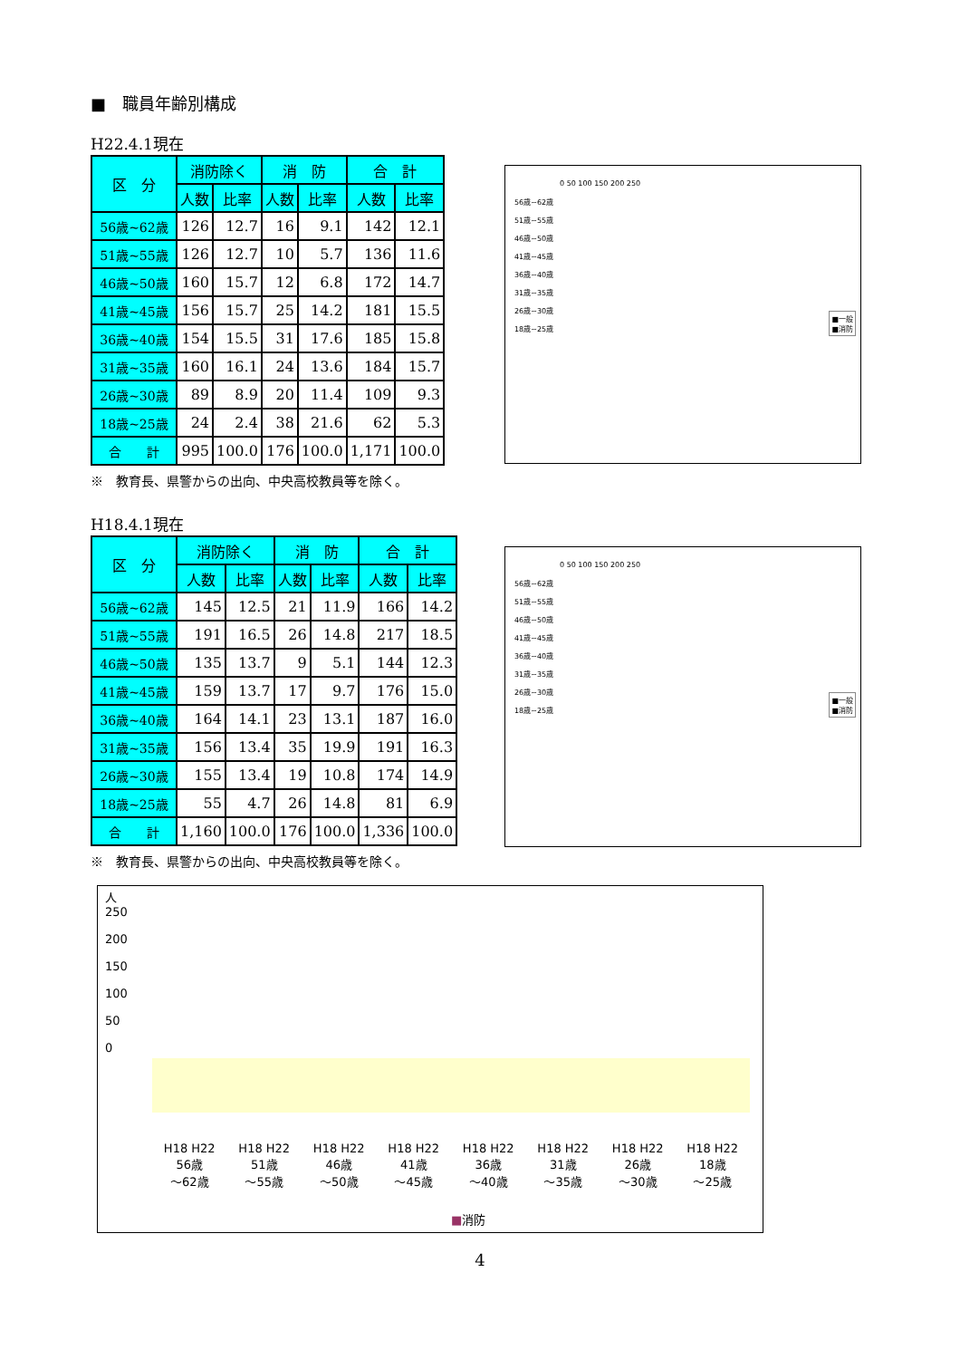■　職員年齢別構成
H22.4.1現在
| 区 分 | 消防除く | | 消 防 | | 合 計 | |
| --- | --- | --- | --- | --- | --- | --- |
| | 人数 | 比率 | 人数 | 比率 | 人数 | 比率 |
| 56歳~62歳 | 126 | 12.7 | 16 | 9.1 | 142 | 12.1 |
| 51歳~55歳 | 126 | 12.7 | 10 | 5.7 | 136 | 11.6 |
| 46歳~50歳 | 160 | 15.7 | 12 | 6.8 | 172 | 14.7 |
| 41歳~45歳 | 156 | 15.7 | 25 | 14.2 | 181 | 15.5 |
| 36歳~40歳 | 154 | 15.5 | 31 | 17.6 | 185 | 15.8 |
| 31歳~35歳 | 160 | 16.1 | 24 | 13.6 | 184 | 15.7 |
| 26歳~30歳 | 89 | 8.9 | 20 | 11.4 | 109 | 9.3 |
| 18歳~25歳 | 24 | 2.4 | 38 | 21.6 | 62 | 5.3 |
| 合 計 | 995 | 100.0 | 176 | 100.0 | 1,171 | 100.0 |
※　教育長、県警からの出向、中央高校教員等を除く。
0 50 100 150 200 250
56歳~62歳
51歳~55歳
46歳~50歳
41歳~45歳
36歳~40歳
31歳~35歳
26歳~30歳
18歳~25歳
■一般
■消防
H18.4.1現在
| 区 分 | 消防除く | | 消 防 | | 合 計 | |
| --- | --- | --- | --- | --- | --- | --- |
| | 人数 | 比率 | 人数 | 比率 | 人数 | 比率 |
| 56歳~62歳 | 145 | 12.5 | 21 | 11.9 | 166 | 14.2 |
| 51歳~55歳 | 191 | 16.5 | 26 | 14.8 | 217 | 18.5 |
| 46歳~50歳 | 135 | 13.7 | 9 | 5.1 | 144 | 12.3 |
| 41歳~45歳 | 159 | 13.7 | 17 | 9.7 | 176 | 15.0 |
| 36歳~40歳 | 164 | 14.1 | 23 | 13.1 | 187 | 16.0 |
| 31歳~35歳 | 156 | 13.4 | 35 | 19.9 | 191 | 16.3 |
| 26歳~30歳 | 155 | 13.4 | 19 | 10.8 | 174 | 14.9 |
| 18歳~25歳 | 55 | 4.7 | 26 | 14.8 | 81 | 6.9 |
| 合 計 | 1,160 | 100.0 | 176 | 100.0 | 1,336 | 100.0 |
※　教育長、県警からの出向、中央高校教員等を除く。
0 50 100 150 200 250
56歳~62歳
51歳~55歳
46歳~50歳
41歳~45歳
36歳~40歳
31歳~35歳
26歳~30歳
18歳~25歳
■一般
■消防
人
250
200
150
100
50
0
H18 H22
56歳
～62歳 H18 H22
51歳
～55歳 H18 H22
46歳
～50歳 H18 H22
41歳
～45歳 H18 H22
36歳
～40歳 H18 H22
31歳
～35歳 H18 H22
26歳
～30歳 H18 H22
18歳
～25歳
■消防
4